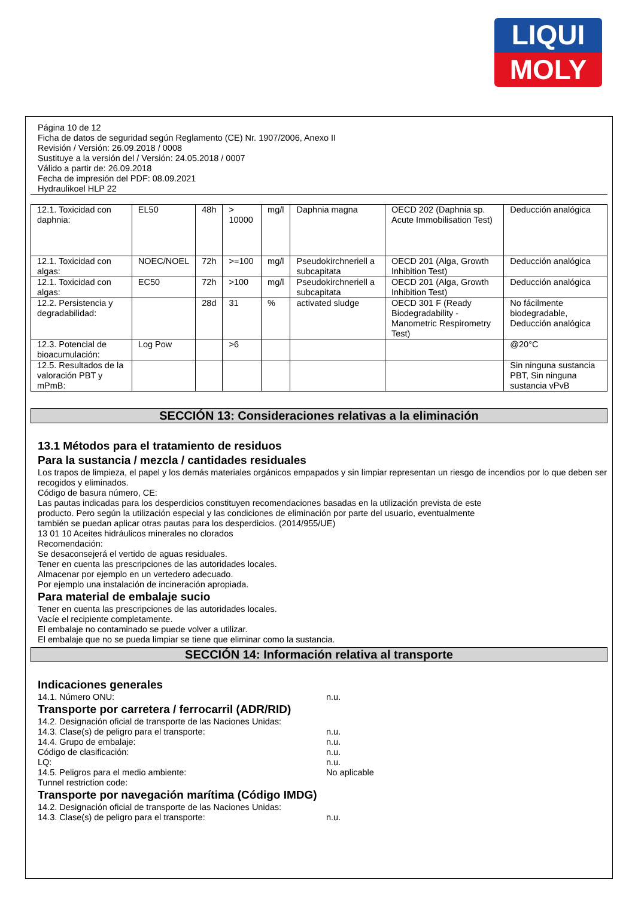LIQUI
MOLY
Página 10 de 12
Ficha de datos de seguridad según Reglamento (CE) Nr. 1907/2006, Anexo II
Revisión / Versión: 26.09.2018 / 0008
Sustituye a la versión del / Versión: 24.05.2018 / 0007
Válido a partir de: 26.09.2018
Fecha de impresión del PDF: 08.09.2021
Hydraulikoel HLP 22
| 12.1. Toxicidad con daphnia: | EL50 | 48h | > 10000 | mg/l | Daphnia magna | OECD 202 (Daphnia sp. Acute Immobilisation Test) | Deducción analógica |
| 12.1. Toxicidad con algas: | NOEC/NOEL | 72h | >=100 | mg/l | Pseudokirchneriell a subcapitata | OECD 201 (Alga, Growth Inhibition Test) | Deducción analógica |
| 12.1. Toxicidad con algas: | EC50 | 72h | >100 | mg/l | Pseudokirchneriell a subcapitata | OECD 201 (Alga, Growth Inhibition Test) | Deducción analógica |
| 12.2. Persistencia y degradabilidad: | | 28d | 31 | % | activated sludge | OECD 301 F (Ready Biodegradability - Manometric Respirometry Test) | No fácilmente biodegradable, Deducción analógica |
| 12.3. Potencial de bioacumulación: | Log Pow | | >6 | | | | @20°C |
| 12.5. Resultados de la valoración PBT y mPmB: | | | | | | | Sin ninguna sustancia PBT, Sin ninguna sustancia vPvB |
SECCIÓN 13: Consideraciones relativas a la eliminación
13.1 Métodos para el tratamiento de residuos
Para la sustancia / mezcla / cantidades residuales
Los trapos de limpieza, el papel y los demás materiales orgánicos empapados y sin limpiar representan un riesgo de incendios por lo que deben ser recogidos y eliminados.
Código de basura número, CE:
Las pautas indicadas para los desperdicios constituyen recomendaciones basadas en la utilización prevista de este
producto. Pero según la utilización especial y las condiciones de eliminación por parte del usuario, eventualmente
también se puedan aplicar otras pautas para los desperdicios. (2014/955/UE)
13 01 10 Aceites hidráulicos minerales no clorados
Recomendación:
Se desaconsejerá el vertido de aguas residuales.
Tener en cuenta las prescripciones de las autoridades locales.
Almacenar por ejemplo en un vertedero adecuado.
Por ejemplo una instalación de incineración apropiada.
Para material de embalaje sucio
Tener en cuenta las prescripciones de las autoridades locales.
Vacíe el recipiente completamente.
El embalaje no contaminado se puede volver a utilizar.
El embalaje que no se pueda limpiar se tiene que eliminar como la sustancia.
SECCIÓN 14: Información relativa al transporte
Indicaciones generales
14.1. Número ONU: n.u.
Transporte por carretera / ferrocarril (ADR/RID)
14.2. Designación oficial de transporte de las Naciones Unidas:
14.3. Clase(s) de peligro para el transporte: n.u.
14.4. Grupo de embalaje: n.u.
Código de clasificación: n.u.
LQ: n.u.
14.5. Peligros para el medio ambiente: No aplicable
Tunnel restriction code:
Transporte por navegación marítima (Código IMDG)
14.2. Designación oficial de transporte de las Naciones Unidas:
14.3. Clase(s) de peligro para el transporte: n.u.